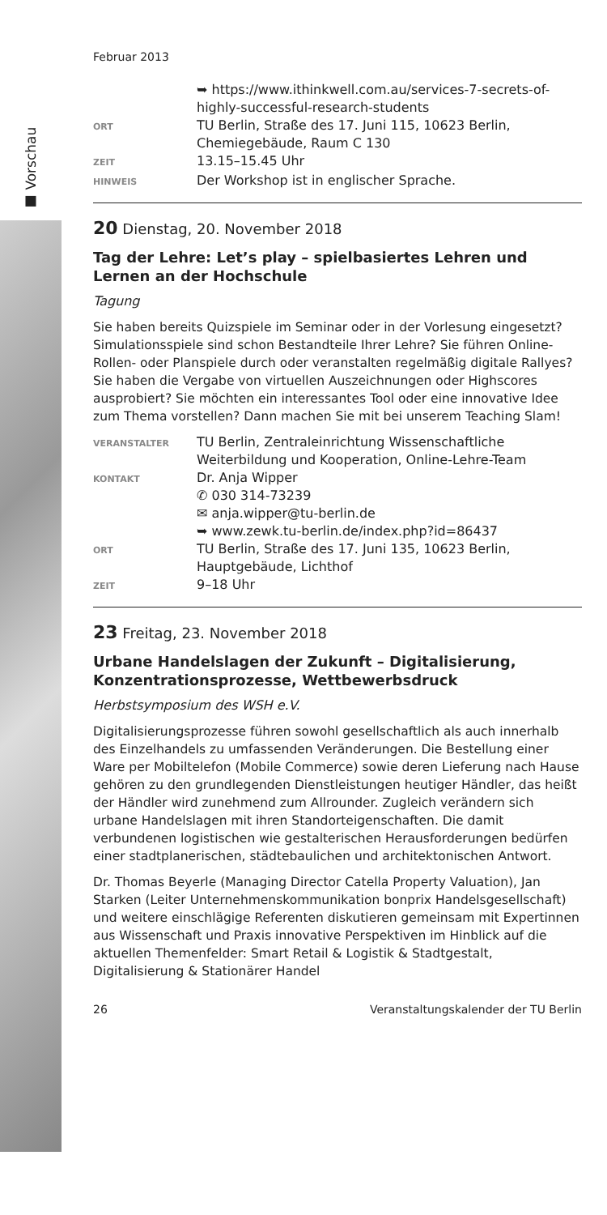■ Vorschau
Februar 2013
➥ https://www.ithinkwell.com.au/services-7-secrets-of-highly-successful-research-students
ORT
TU Berlin, Straße des 17. Juni 115, 10623 Berlin, Chemiegebäude, Raum C 130
ZEIT
13.15–15.45 Uhr
HINWEIS
Der Workshop ist in englischer Sprache.
20 Dienstag, 20. November 2018
Tag der Lehre: Let’s play – spielbasiertes Lehren und Lernen an der Hochschule
Tagung
Sie haben bereits Quizspiele im Seminar oder in der Vorlesung eingesetzt? Simulationsspiele sind schon Bestandteile Ihrer Lehre? Sie führen Online-Rollen- oder Planspiele durch oder veranstalten regelmäßig digitale Rallyes? Sie haben die Vergabe von virtuellen Auszeichnungen oder Highscores ausprobiert? Sie möchten ein interessantes Tool oder eine innovative Idee zum Thema vorstellen? Dann machen Sie mit bei unserem Teaching Slam!
VERANSTALTER
TU Berlin, Zentraleinrichtung Wissenschaftliche Weiterbildung und Kooperation, Online-Lehre-Team
KONTAKT
Dr. Anja Wipper
✆ 030 314-73239
✉ anja.wipper@tu-berlin.de
➥ www.zewk.tu-berlin.de/index.php?id=86437
ORT
TU Berlin, Straße des 17. Juni 135, 10623 Berlin, Hauptgebäude, Lichthof
ZEIT
9–18 Uhr
23 Freitag, 23. November 2018
Urbane Handelslagen der Zukunft – Digitalisierung, Konzentrationsprozesse, Wettbewerbsdruck
Herbstsymposium des WSH e.V.
Digitalisierungsprozesse führen sowohl gesellschaftlich als auch innerhalb des Einzelhandels zu umfassenden Veränderungen. Die Bestellung einer Ware per Mobiltelefon (Mobile Commerce) sowie deren Lieferung nach Hause gehören zu den grundlegenden Dienstleistungen heutiger Händler, das heißt der Händler wird zunehmend zum Allrounder. Zugleich verändern sich urbane Handelslagen mit ihren Standorteigenschaften. Die damit verbundenen logistischen wie gestalterischen Herausforderungen bedürfen einer stadtplanerischen, städtebaulichen und architektonischen Antwort.
Dr. Thomas Beyerle (Managing Director Catella Property Valuation), Jan Starken (Leiter Unternehmenskommunikation bonprix Handelsgesellschaft) und weitere einschlägige Referenten diskutieren gemeinsam mit Expertinnen aus Wissenschaft und Praxis innovative Perspektiven im Hinblick auf die aktuellen Themenfelder: Smart Retail & Logistik & Stadtgestalt, Digitalisierung & Stationärer Handel
26 Veranstaltungskalender der TU Berlin